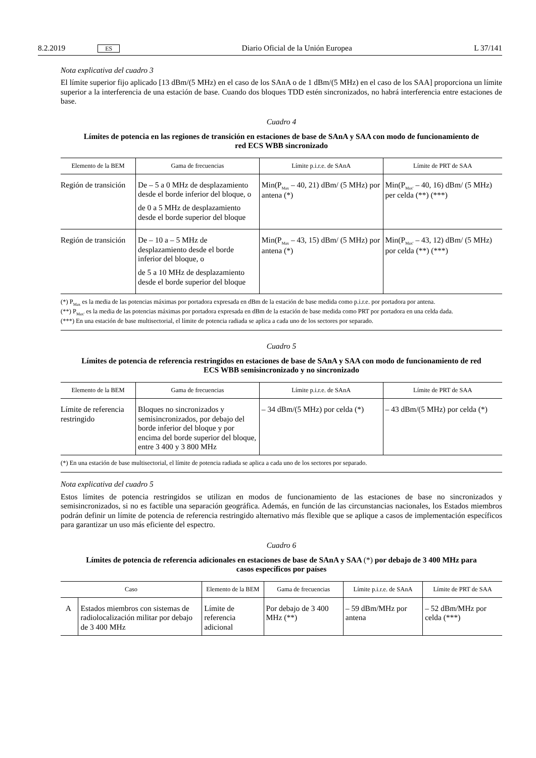8.2.2019 ES Diario Oficial de la Unión Europea L 37/141
Nota explicativa del cuadro 3
El límite superior fijo aplicado [13 dBm/(5 MHz) en el caso de los SAnA o de 1 dBm/(5 MHz) en el caso de los SAA] proporciona un límite superior a la interferencia de una estación de base. Cuando dos bloques TDD estén sincronizados, no habrá interferencia entre estaciones de base.
Cuadro 4
Límites de potencia en las regiones de transición en estaciones de base de SAnA y SAA con modo de funcionamiento de red ECS WBB sincronizado
| Elemento de la BEM | Gama de frecuencias | Límite p.i.r.e. de SAnA | Límite de PRT de SAA |
| --- | --- | --- | --- |
| Región de transición | De – 5 a 0 MHz de desplazamiento desde el borde inferior del bloque, o de 0 a 5 MHz de desplazamiento desde el borde superior del bloque | Min(P<sub>Max</sub> – 40, 21) dBm/ (5 MHz) por antena (*) | Min(P<sub>Max′</sub> – 40, 16) dBm/ (5 MHz) per celda (**) (***) |
| Región de transición | De – 10 a – 5 MHz de desplazamiento desde el borde inferior del bloque, o de 5 a 10 MHz de desplazamiento desde el borde superior del bloque | Min(P<sub>Max</sub> – 43, 15) dBm/ (5 MHz) por antena (*) | Min(P<sub>Max′</sub> – 43, 12) dBm/ (5 MHz) por celda (**) (***) |
(*) P<sub>Max</sub> es la media de las potencias máximas por portadora expresada en dBm de la estación de base medida como p.i.r.e. por portadora por antena.
(**) P<sub>Max′</sub> es la media de las potencias máximas por portadora expresada en dBm de la estación de base medida como PRT por portadora en una celda dada.
(***) En una estación de base multisectorial, el límite de potencia radiada se aplica a cada uno de los sectores por separado.
Cuadro 5
Límites de potencia de referencia restringidos en estaciones de base de SAnA y SAA con modo de funcionamiento de red ECS WBB semisincronizado y no sincronizado
| Elemento de la BEM | Gama de frecuencias | Límite p.i.r.e. de SAnA | Límite de PRT de SAA |
| --- | --- | --- | --- |
| Límite de referencia restringido | Bloques no sincronizados y semisincronizados, por debajo del borde inferior del bloque y por encima del borde superior del bloque, entre 3 400 y 3 800 MHz | – 34 dBm/(5 MHz) por celda (*) | – 43 dBm/(5 MHz) por celda (*) |
(*) En una estación de base multisectorial, el límite de potencia radiada se aplica a cada uno de los sectores por separado.
Nota explicativa del cuadro 5
Estos límites de potencia restringidos se utilizan en modos de funcionamiento de las estaciones de base no sincronizados y semisincronizados, si no es factible una separación geográfica. Además, en función de las circunstancias nacionales, los Estados miembros podrán definir un límite de potencia de referencia restringido alternativo más flexible que se aplique a casos de implementación específicos para garantizar un uso más eficiente del espectro.
Cuadro 6
Límites de potencia de referencia adicionales en estaciones de base de SAnA y SAA (*) por debajo de 3 400 MHz para casos específicos por países
| Caso | | Elemento de la BEM | Gama de frecuencias | Límite p.i.r.e. de SAnA | Límite de PRT de SAA |
| --- | --- | --- | --- | --- | --- |
| A | Estados miembros con sistemas de radiolocalización militar por debajo de 3 400 MHz | Límite de referencia adicional | Por debajo de 3 400 MHz (**) | – 59 dBm/MHz por antena | – 52 dBm/MHz por celda (***) |